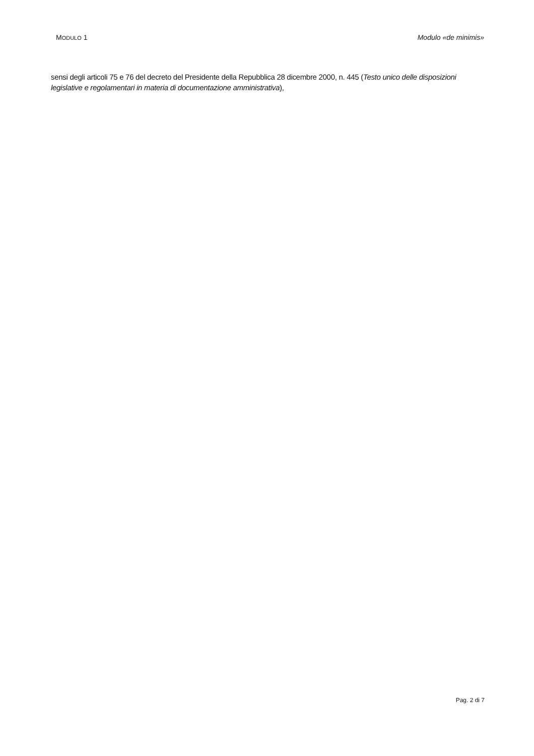MODULO 1 Modulo «de minimis»
sensi degli articoli 75 e 76 del decreto del Presidente della Repubblica 28 dicembre 2000, n. 445 (Testo unico delle disposizioni legislative e regolamentari in materia di documentazione amministrativa),
Pag. 2 di 7